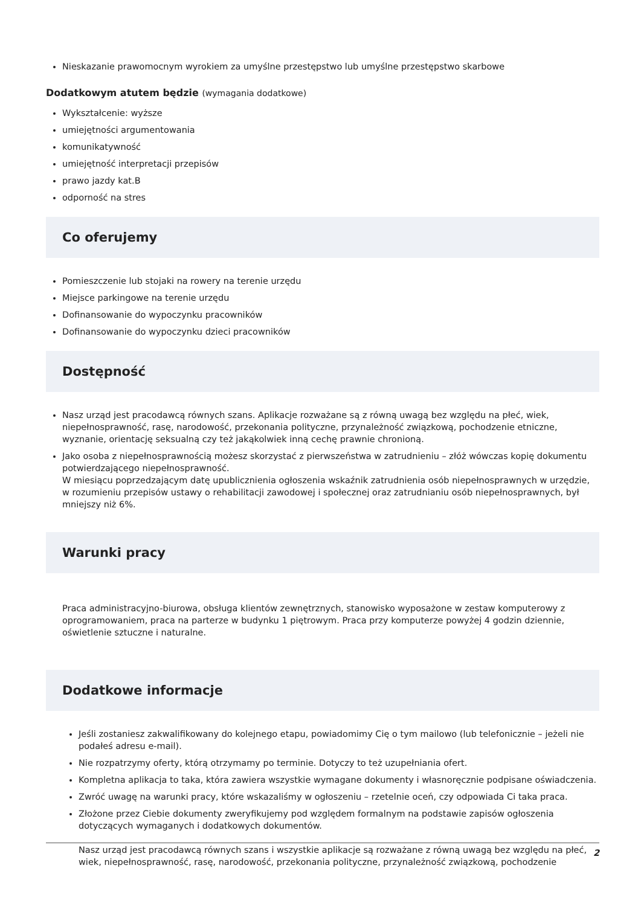Nieskazanie prawomocnym wyrokiem za umyślne przestępstwo lub umyślne przestępstwo skarbowe
Dodatkowym atutem będzie (wymagania dodatkowe)
Wykształcenie: wyższe
umiejętności argumentowania
komunikatywność
umiejętność interpretacji przepisów
prawo jazdy kat.B
odporność na stres
Co oferujemy
Pomieszczenie lub stojaki na rowery na terenie urzędu
Miejsce parkingowe na terenie urzędu
Dofinansowanie do wypoczynku pracowników
Dofinansowanie do wypoczynku dzieci pracowników
Dostępność
Nasz urząd jest pracodawcą równych szans. Aplikacje rozważane są z równą uwagą bez względu na płeć, wiek, niepełnosprawność, rasę, narodowość, przekonania polityczne, przynależność związkową, pochodzenie etniczne, wyznanie, orientację seksualną czy też jakąkolwiek inną cechę prawnie chronioną.
Jako osoba z niepełnosprawnością możesz skorzystać z pierwszeństwa w zatrudnieniu – złóż wówczas kopię dokumentu potwierdzającego niepełnosprawność.
W miesiącu poprzedzającym datę upublicznienia ogłoszenia wskaźnik zatrudnienia osób niepełnosprawnych w urzędzie, w rozumieniu przepisów ustawy o rehabilitacji zawodowej i społecznej oraz zatrudnianiu osób niepełnosprawnych, był mniejszy niż 6%.
Warunki pracy
Praca administracyjno-biurowa, obsługa klientów zewnętrznych, stanowisko wyposażone w zestaw komputerowy z oprogramowaniem, praca na parterze w budynku 1 piętrowym. Praca przy komputerze powyżej 4 godzin dziennie, oświetlenie sztuczne i naturalne.
Dodatkowe informacje
Jeśli zostaniesz zakwalifikowany do kolejnego etapu, powiadomimy Cię o tym mailowo (lub telefonicznie – jeżeli nie podałeś adresu e-mail).
Nie rozpatrzymy oferty, którą otrzymamy po terminie. Dotyczy to też uzupełniania ofert.
Kompletna aplikacja to taka, która zawiera wszystkie wymagane dokumenty i własnoręcznie podpisane oświadczenia.
Zwróć uwagę na warunki pracy, które wskazaliśmy w ogłoszeniu – rzetelnie oceń, czy odpowiada Ci taka praca.
Złożone przez Ciebie dokumenty zweryfikujemy pod względem formalnym na podstawie zapisów ogłoszenia dotyczących wymaganych i dodatkowych dokumentów.
Nasz urząd jest pracodawcą równych szans i wszystkie aplikacje są rozważane z równą uwagą bez względu na płeć, wiek, niepełnosprawność, rasę, narodowość, przekonania polityczne, przynależność związkową, pochodzenie
2